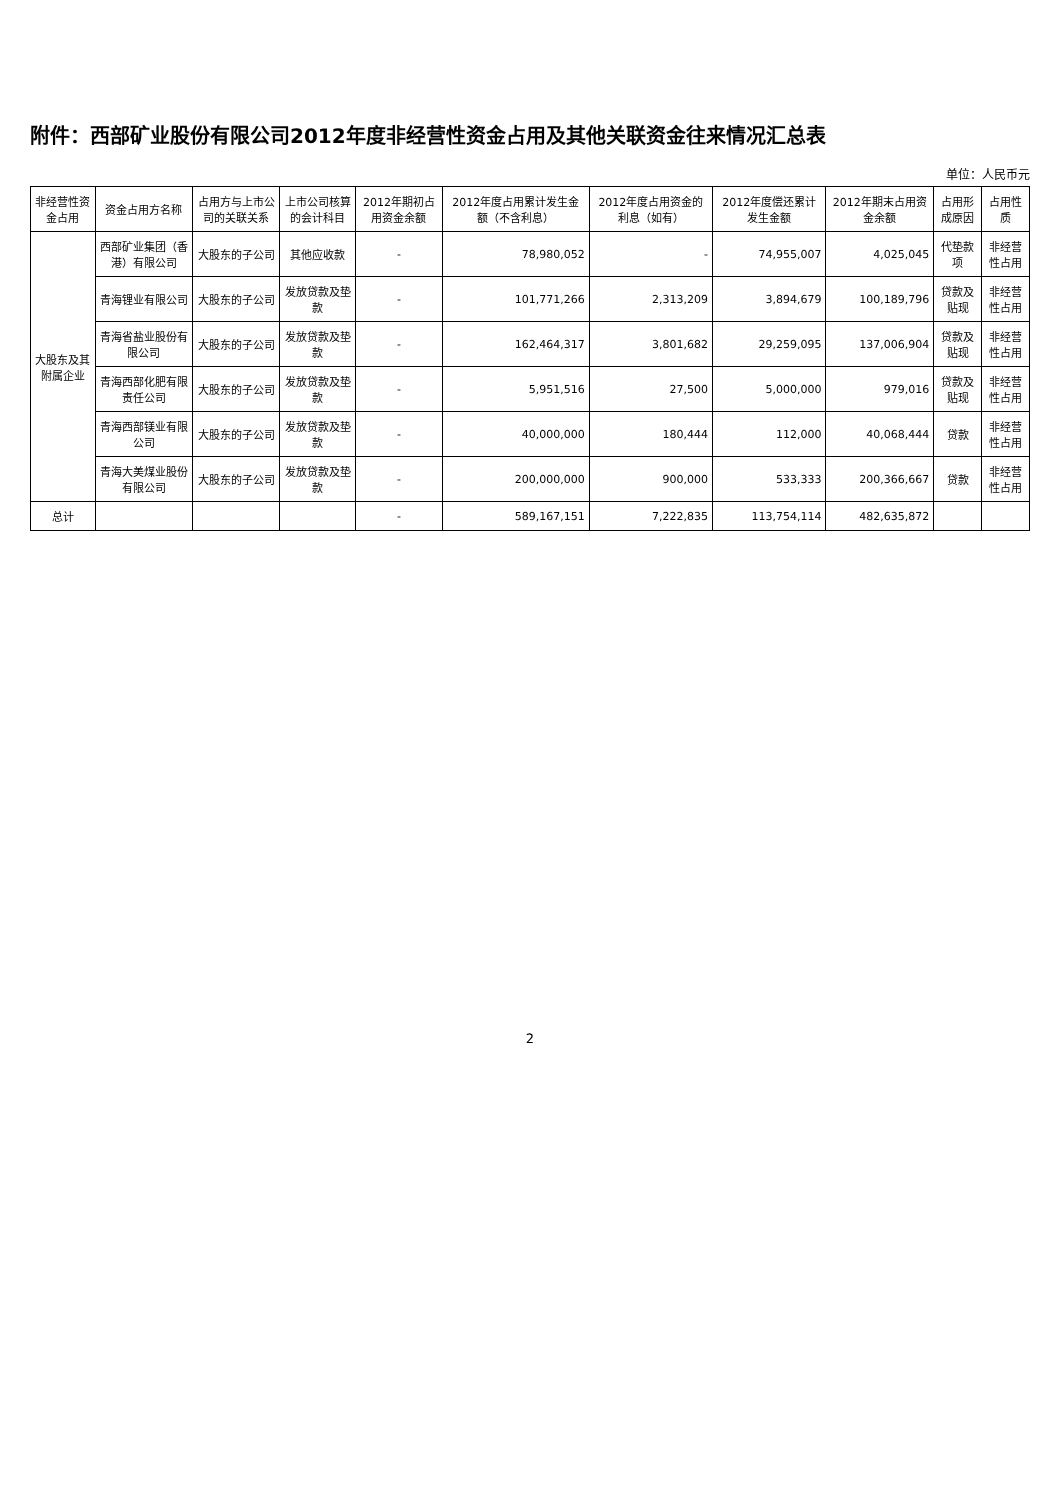附件：西部矿业股份有限公司2012年度非经营性资金占用及其他关联资金往来情况汇总表
单位：人民币元
| 非经营性资金占用 | 资金占用方名称 | 占用方与上市公司的关联关系 | 上市公司核算的会计科目 | 2012年期初占用资金余额 | 2012年度占用累计发生金额（不含利息） | 2012年度占用资金的利息（如有） | 2012年度偿还累计发生金额 | 2012年期末占用资金余额 | 占用形成原因 | 占用性质 |
| --- | --- | --- | --- | --- | --- | --- | --- | --- | --- | --- |
| 大股东及其附属企业 | 西部矿业集团（香港）有限公司 | 大股东的子公司 | 其他应收款 | - | 78,980,052 | - | 74,955,007 | 4,025,045 | 代垫款项 | 非经营性占用 |
| | 青海锂业有限公司 | 大股东的子公司 | 发放贷款及垫款 | - | 101,771,266 | 2,313,209 | 3,894,679 | 100,189,796 | 贷款及贴现 | 非经营性占用 |
| | 青海省盐业股份有限公司 | 大股东的子公司 | 发放贷款及垫款 | - | 162,464,317 | 3,801,682 | 29,259,095 | 137,006,904 | 贷款及贴现 | 非经营性占用 |
| | 青海西部化肥有限责任公司 | 大股东的子公司 | 发放贷款及垫款 | - | 5,951,516 | 27,500 | 5,000,000 | 979,016 | 贷款及贴现 | 非经营性占用 |
| | 青海西部镁业有限公司 | 大股东的子公司 | 发放贷款及垫款 | - | 40,000,000 | 180,444 | 112,000 | 40,068,444 | 贷款 | 非经营性占用 |
| | 青海大美煤业股份有限公司 | 大股东的子公司 | 发放贷款及垫款 | - | 200,000,000 | 900,000 | 533,333 | 200,366,667 | 贷款 | 非经营性占用 |
| 总计 | | | | - | 589,167,151 | 7,222,835 | 113,754,114 | 482,635,872 | | |
2